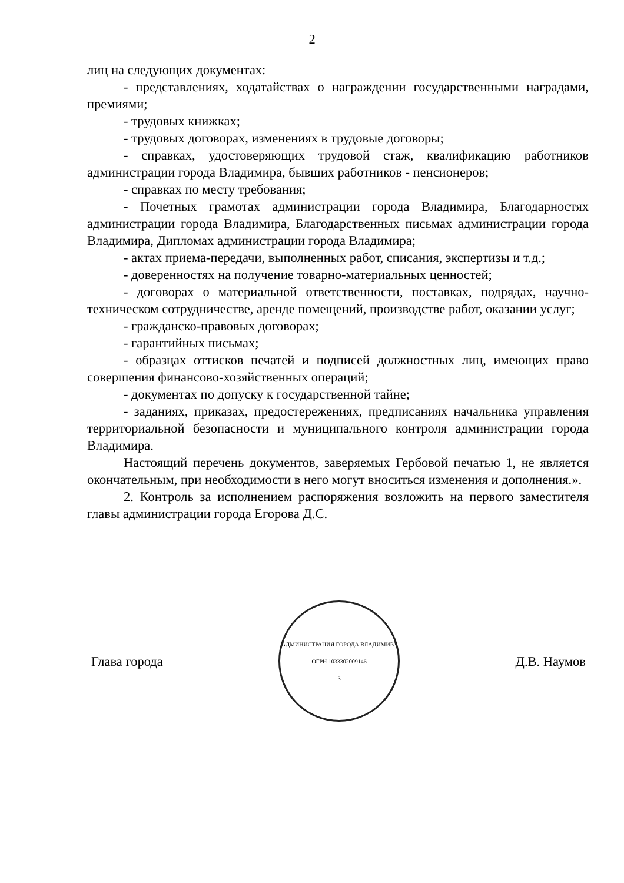2
лиц на следующих документах:
- представлениях, ходатайствах о награждении государственными наградами, премиями;
- трудовых книжках;
- трудовых договорах, изменениях в трудовые договоры;
- справках, удостоверяющих трудовой стаж, квалификацию работников администрации города Владимира, бывших работников - пенсионеров;
- справках по месту требования;
- Почетных грамотах администрации города Владимира, Благодарностях администрации города Владимира, Благодарственных письмах администрации города Владимира, Дипломах администрации города Владимира;
- актах приема-передачи, выполненных работ, списания, экспертизы и т.д.;
- доверенностях на получение товарно-материальных ценностей;
- договорах о материальной ответственности, поставках, подрядах, научно-техническом сотрудничестве, аренде помещений, производстве работ, оказании услуг;
- гражданско-правовых договорах;
- гарантийных письмах;
- образцах оттисков печатей и подписей должностных лиц, имеющих право совершения финансово-хозяйственных операций;
- документах по допуску к государственной тайне;
- заданиях, приказах, предостережениях, предписаниях начальника управления территориальной безопасности и муниципального контроля администрации города Владимира.
Настоящий перечень документов, заверяемых Гербовой печатью 1, не является окончательным, при необходимости в него могут вноситься изменения и дополнения.».
2. Контроль за исполнением распоряжения возложить на первого заместителя главы администрации города Егорова Д.С.
Глава города
АДМИНИСТРАЦИЯ ГОРОДА ВЛАДИМИРА
ОГРН 1033302009146
3
Д.В. Наумов